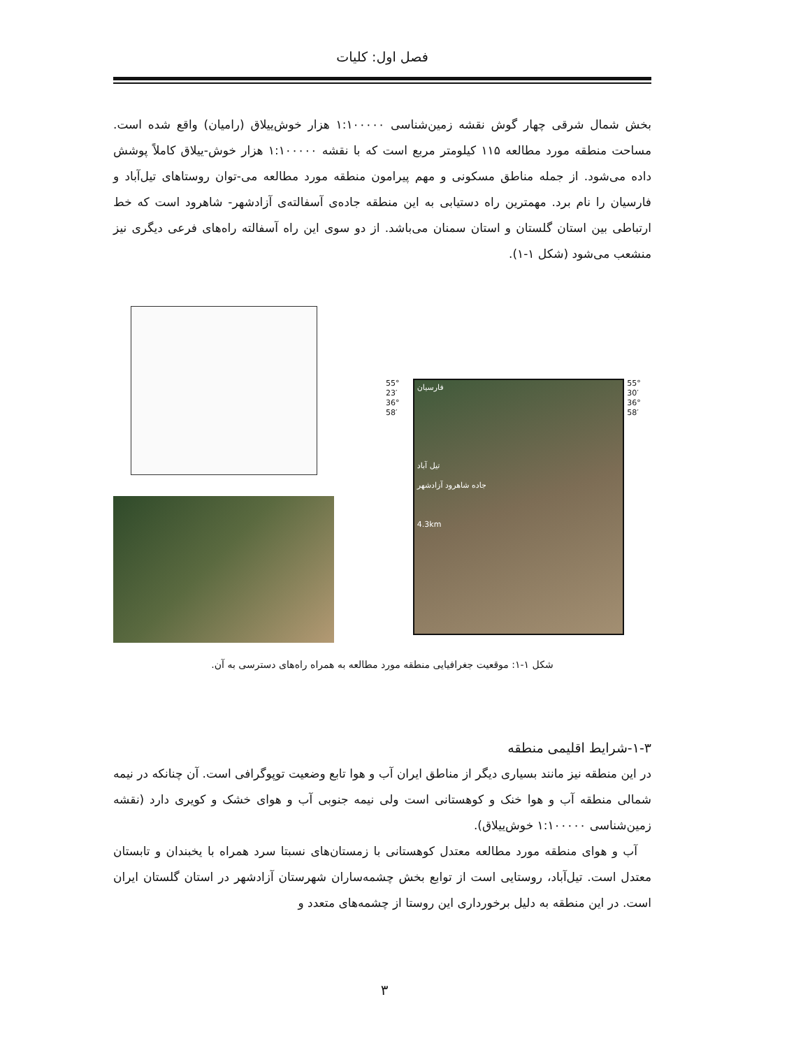فصل اول: کلیات
بخش شمال شرقی چهار گوش نقشه زمین‌شناسی ۱:۱۰۰۰۰۰ هزار خوش‌ییلاق (رامیان) واقع شده است. مساحت منطقه مورد مطالعه ۱۱۵ کیلومتر مربع است که با نقشه ۱:۱۰۰۰۰۰ هزار خوش-ییلاق کاملاً پوشش داده می‌شود. از جمله مناطق مسکونی و مهم پیرامون منطقه مورد مطالعه می-توان روستاهای تیل‌آباد و فارسیان را نام برد. مهمترین راه دستیابی به این منطقه جاده‌ی آسفالته‌ی آزادشهر- شاهرود است که خط ارتباطی بین استان گلستان و استان سمنان می‌باشد. از دو سوی این راه آسفالته راه‌های فرعی دیگری نیز منشعب می‌شود (شکل ۱-۱).
55° 23′
36° 58′
فارسیان
تیل آباد
جاده شاهرود آزادشهر
4.3km
55° 30′
36° 58′
شکل ۱-۱: موقعیت جغرافیایی منطقه مورد مطالعه به همراه راه‌های دسترسی به آن.
۱-۳-شرایط اقلیمی منطقه
در این منطقه نیز مانند بسیاری دیگر از مناطق ایران آب و هوا تابع وضعیت توپوگرافی است. آن چنانکه در نیمه شمالی منطقه آب و هوا خنک و کوهستانی است ولی نیمه جنوبی آب و هوای خشک و کویری دارد (نقشه زمین‌شناسی ۱:۱۰۰۰۰۰ خوش‌ییلاق).
آب و هوای منطقه مورد مطالعه معتدل کوهستانی با زمستان‌های نسبتا سرد همراه با یخبندان و تابستان معتدل است. تیل‌آباد، روستایی است از توابع بخش چشمه‌ساران شهرستان آزادشهر در استان گلستان ایران است. در این منطقه به دلیل برخورداری این روستا از چشمه‌های متعدد و
۳